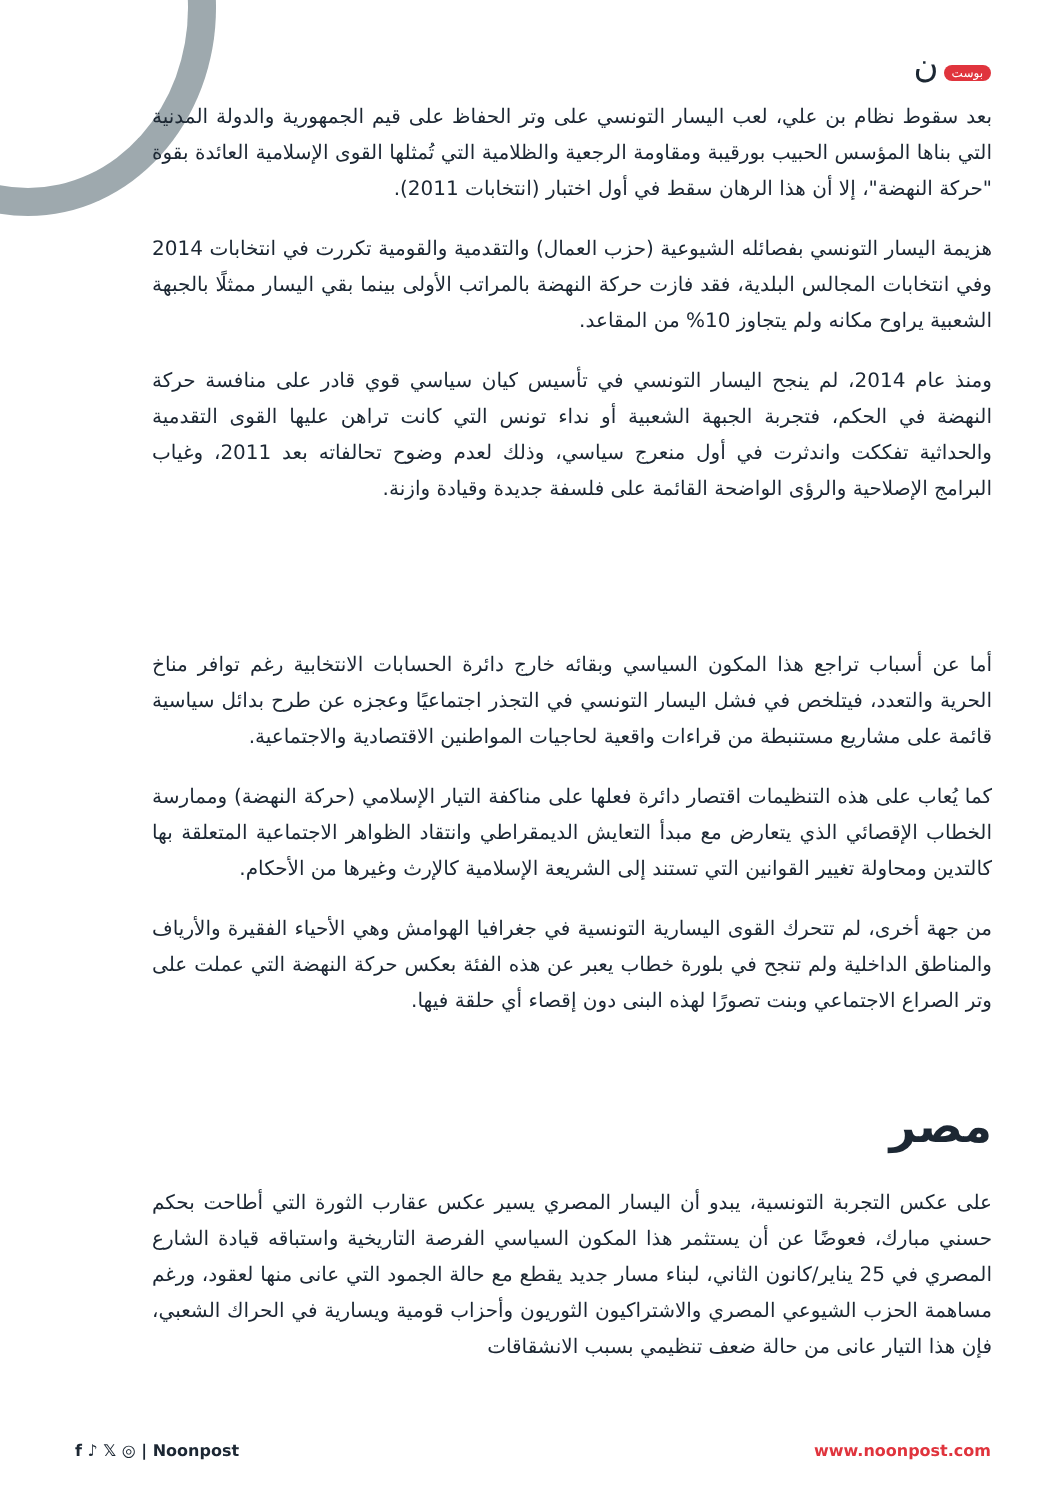بوست ن
بعد سقوط نظام بن علي، لعب اليسار التونسي على وتر الحفاظ على قيم الجمهورية والدولة المدنية التي بناها المؤسس الحبيب بورقيبة ومقاومة الرجعية والظلامية التي تُمثلها القوى الإسلامية العائدة بقوة "حركة النهضة"، إلا أن هذا الرهان سقط في أول اختبار (انتخابات 2011).
هزيمة اليسار التونسي بفصائله الشيوعية (حزب العمال) والتقدمية والقومية تكررت في انتخابات 2014 وفي انتخابات المجالس البلدية، فقد فازت حركة النهضة بالمراتب الأولى بينما بقي اليسار ممثلًا بالجبهة الشعبية يراوح مكانه ولم يتجاوز 10% من المقاعد.
ومنذ عام 2014، لم ينجح اليسار التونسي في تأسيس كيان سياسي قوي قادر على منافسة حركة النهضة في الحكم، فتجربة الجبهة الشعبية أو نداء تونس التي كانت تراهن عليها القوى التقدمية والحداثية تفككت واندثرت في أول منعرج سياسي، وذلك لعدم وضوح تحالفاته بعد 2011، وغياب البرامج الإصلاحية والرؤى الواضحة القائمة على فلسفة جديدة وقيادة وازنة.
أما عن أسباب تراجع هذا المكون السياسي وبقائه خارج دائرة الحسابات الانتخابية رغم توافر مناخ الحرية والتعدد، فيتلخص في فشل اليسار التونسي في التجذر اجتماعيًا وعجزه عن طرح بدائل سياسية قائمة على مشاريع مستنبطة من قراءات واقعية لحاجيات المواطنين الاقتصادية والاجتماعية.
كما يُعاب على هذه التنظيمات اقتصار دائرة فعلها على مناكفة التيار الإسلامي (حركة النهضة) وممارسة الخطاب الإقصائي الذي يتعارض مع مبدأ التعايش الديمقراطي وانتقاد الظواهر الاجتماعية المتعلقة بها كالتدين ومحاولة تغيير القوانين التي تستند إلى الشريعة الإسلامية كالإرث وغيرها من الأحكام.
من جهة أخرى، لم تتحرك القوى اليسارية التونسية في جغرافيا الهوامش وهي الأحياء الفقيرة والأرياف والمناطق الداخلية ولم تنجح في بلورة خطاب يعبر عن هذه الفئة بعكس حركة النهضة التي عملت على وتر الصراع الاجتماعي وبنت تصورًا لهذه البنى دون إقصاء أي حلقة فيها.
مصر
على عكس التجربة التونسية، يبدو أن اليسار المصري يسير عكس عقارب الثورة التي أطاحت بحكم حسني مبارك، فعوضًا عن أن يستثمر هذا المكون السياسي الفرصة التاريخية واستباقه قيادة الشارع المصري في 25 يناير/كانون الثاني، لبناء مسار جديد يقطع مع حالة الجمود التي عانى منها لعقود، ورغم مساهمة الحزب الشيوعي المصري والاشتراكيون الثوريون وأحزاب قومية ويسارية في الحراك الشعبي، فإن هذا التيار عانى من حالة ضعف تنظيمي بسبب الانشقاقات
f ♪ 𝕏 ◎ | Noonpost www.noonpost.com